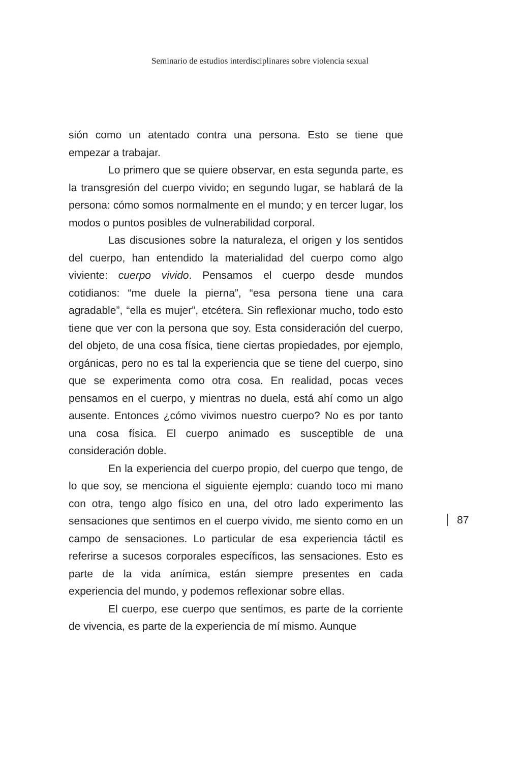Seminario de estudios interdisciplinares sobre violencia sexual
sión como un atentado contra una persona. Esto se tiene que empezar a trabajar.
Lo primero que se quiere observar, en esta segunda parte, es la transgresión del cuerpo vivido; en segundo lugar, se hablará de la persona: cómo somos normalmente en el mundo; y en tercer lugar, los modos o puntos posibles de vulnerabilidad corporal.
Las discusiones sobre la naturaleza, el origen y los sentidos del cuerpo, han entendido la materialidad del cuerpo como algo viviente: cuerpo vivido. Pensamos el cuerpo desde mundos cotidianos: “me duele la pierna”, “esa persona tiene una cara agradable”, “ella es mujer”, etcétera. Sin reflexionar mucho, todo esto tiene que ver con la persona que soy. Esta consideración del cuerpo, del objeto, de una cosa física, tiene ciertas propiedades, por ejemplo, orgánicas, pero no es tal la experiencia que se tiene del cuerpo, sino que se experimenta como otra cosa. En realidad, pocas veces pensamos en el cuerpo, y mientras no duela, está ahí como un algo ausente. Entonces ¿cómo vivimos nuestro cuerpo? No es por tanto una cosa física. El cuerpo animado es susceptible de una consideración doble.
En la experiencia del cuerpo propio, del cuerpo que tengo, de lo que soy, se menciona el siguiente ejemplo: cuando toco mi mano con otra, tengo algo físico en una, del otro lado experimento las sensaciones que sentimos en el cuerpo vivido, me siento como en un campo de sensaciones. Lo particular de esa experiencia táctil es referirse a sucesos corporales específicos, las sensaciones. Esto es parte de la vida anímica, están siempre presentes en cada experiencia del mundo, y podemos reflexionar sobre ellas.
El cuerpo, ese cuerpo que sentimos, es parte de la corriente de vivencia, es parte de la experiencia de mí mismo. Aunque
87